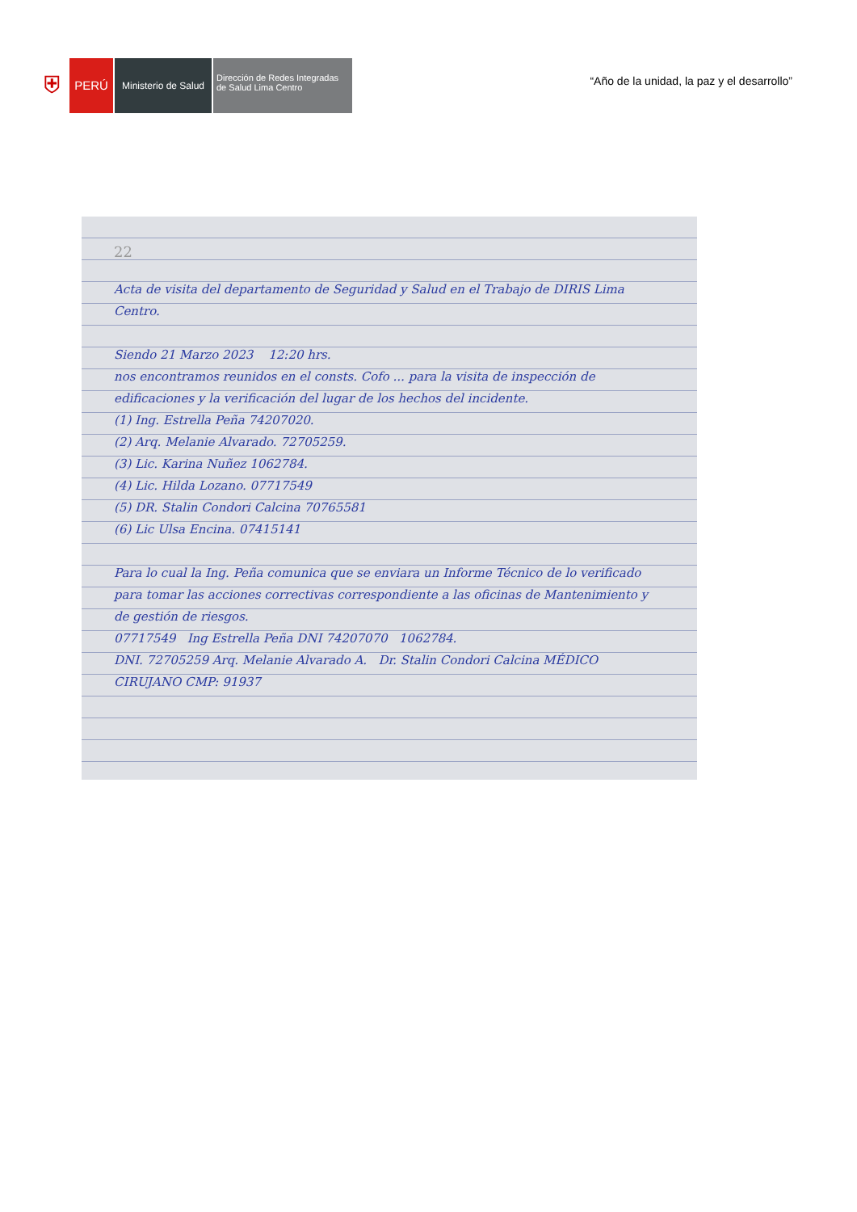⛨
PERÚ
Ministerio de Salud
Dirección de Redes Integradas de Salud Lima Centro
“Año de la unidad, la paz y el desarrollo”
22
Acta de visita del departamento de Seguridad y Salud en el Trabajo de DIRIS Lima Centro.
Siendo 21 Marzo 2023 12:20 hrs.
nos encontramos reunidos en el consts. Cofo ... para la visita de inspección de edificaciones y la verificación del lugar de los hechos del incidente.
(1) Ing. Estrella Peña 74207020.
(2) Arq. Melanie Alvarado. 72705259.
(3) Lic. Karina Nuñez 1062784.
(4) Lic. Hilda Lozano. 07717549
(5) DR. Stalin Condori Calcina 70765581
(6) Lic Ulsa Encina. 07415141
Para lo cual la Ing. Peña comunica que se enviara un Informe Técnico de lo verificado para tomar las acciones correctivas correspondiente a las oficinas de Mantenimiento y de gestión de riesgos.
07717549 Ing Estrella Peña DNI 74207070 1062784.
DNI. 72705259 Arq. Melanie Alvarado A. Dr. Stalin Condori Calcina MÉDICO CIRUJANO CMP: 91937